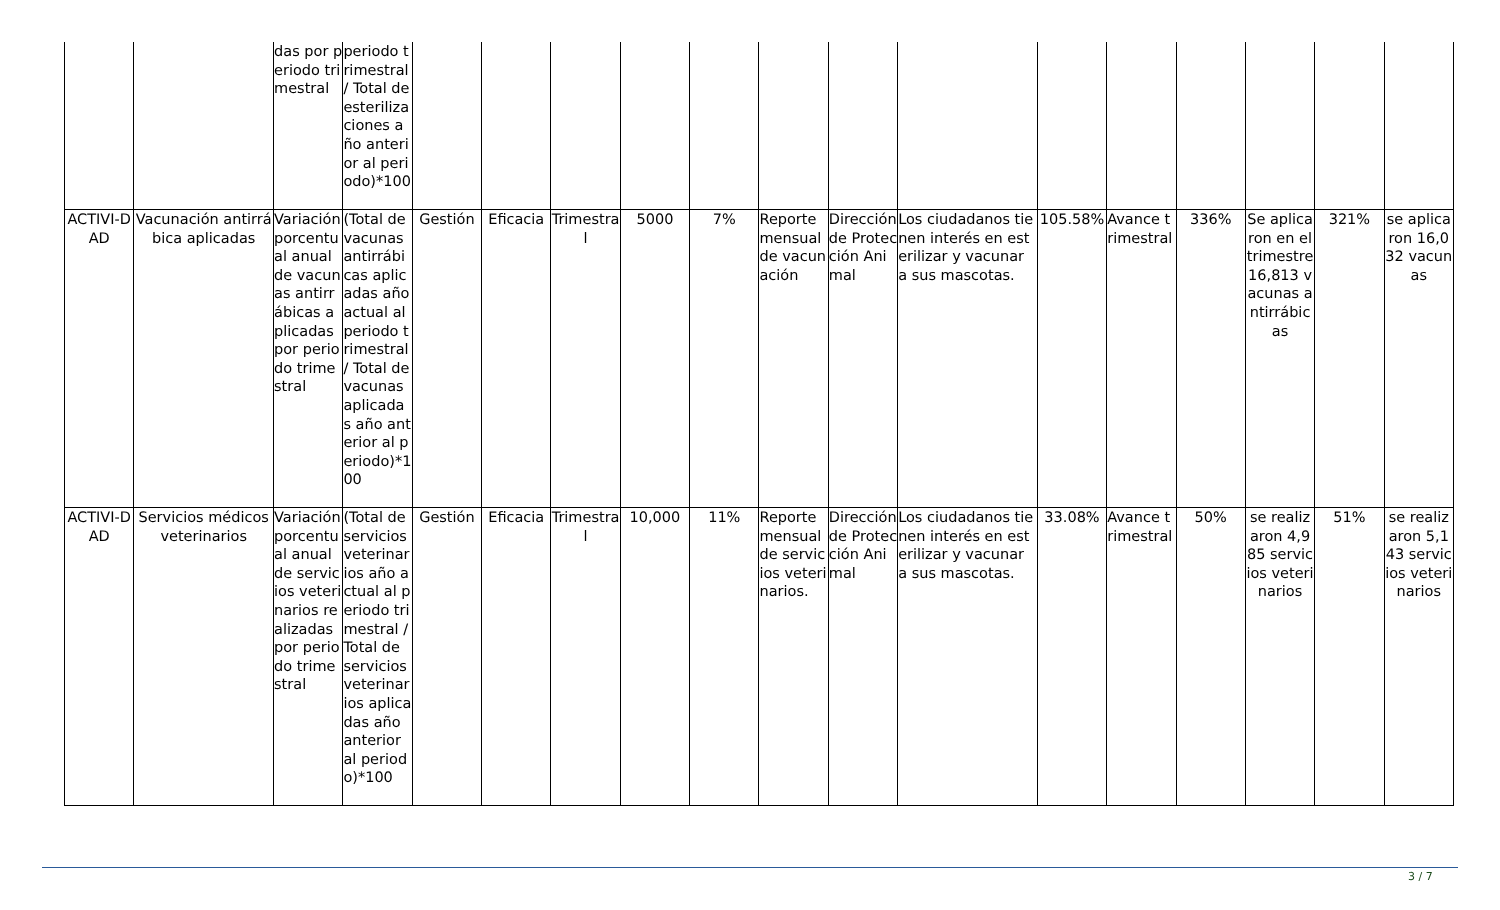| | | das por periodo trimestral | periodo trimestral / Total de esterilizaciones año anterior al periodo)*100 | | | | | | | | | | | | | | |
| ACTIVI-DAD | Vacunación antirrábica aplicadas | Variación porcentual anual de vacunas antirrábicas aplicadas por periodo trimestral | (Total de vacunas antirrábicas aplicadas año actual al periodo trimestral / Total de vacunas aplicadas año anterior al periodo)*100 | Gestión | Eficacia | Trimestral | 5000 | 7% | Reporte mensual de vacunación | Dirección de Protección Animal | Los ciudadanos tienen interés en esterilizar y vacunar a sus mascotas. | 105.58% | Avance trimestral | 336% | Se aplicaron en el trimestre 16,813 vacunas antirrábicas | 321% | se aplicaron 16,032 vacunas |
| ACTIVI-DAD | Servicios médicos veterinarios | Variación porcentual anual de servicios veterinarios realizadas por periodo trimestral | (Total de servicios veterinarios año actual al periodo trimestral / Total de servicios veterinarios aplicadas año anterior al periodo)*100 | Gestión | Eficacia | Trimestral | 10,000 | 11% | Reporte mensual de servicios veterinarios. | Dirección de Protección Animal | Los ciudadanos tienen interés en esterilizar y vacunar a sus mascotas. | 33.08% | Avance trimestral | 50% | se realizaron 4,985 servicios veterinarios | 51% | se realizaron 5,143 servicios veterinarios |
3 / 7